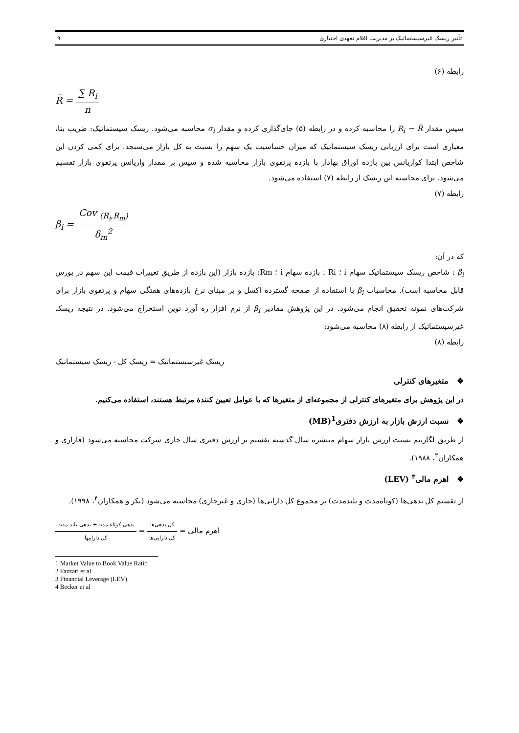تأثیر ریسک غیرسیستماتیک بر مدیریت اقلام تعهدی اختیاری ۹
رابطه (۶)
R̅ = ∑ R<sub>i</sub> n
سپس مقدار R<sub>i</sub> − R̅ را محاسبه کرده و در رابطه (۵) جای‌گذاری کرده و مقدار σ<sub>i</sub> محاسبه می‌شود. ریسک سیستماتیک: ضریب بتا، معیاری است برای ارزیابی ریسک سیستماتیک که میزان حساسیت یک سهم را نسبت به کل بازار می‌سنجد. برای کمی کردن این شاخص ابتدا کواریانس بین بازده اوراق بهادار با بازده پرتفوی بازار محاسبه شده و سپس بر مقدار واریانس پرتفوی بازار تقسیم می‌شود. برای محاسبه این ریسک از رابطه (۷) استفاده می‌شود.
رابطه (۷)
β<sub>i</sub> = Cov <sub>(R<sub>i</sub>,R<sub>m</sub>)</sub> δ<sub>m</sub><sup>2</sup>
که در آن:
β<sub>i</sub> : شاخص ریسک سیستماتیک سهام i ؛ Ri : بازده سهام i ؛ Rm: بازده بازار (این بازده از طریق تغییرات قیمت این سهم در بورس قابل محاسبه است). محاسبات β<sub>i</sub> با استفاده از صفحه گسترده اکسل و بر مبنای نرخ بازده‌های هفتگی سهام و پرتفوی بازار برای شرکت‌های نمونه تحقیق انجام می‌شود. در این پژوهش مقادیر β<sub>i</sub> از نرم افزار ره آورد نوین استخراج می‌شود. در نتیجه ریسک غیرسیستماتیک از رابطه (۸) محاسبه می‌شود:
رابطه (۸)
ریسک غیرسیستماتیک = ریسک کل - ریسک سیستماتیک
❖ متغیرهای کنترلی
در این پژوهش برای متغیرهای کنترلی از مجموعه‌ای از متغیرها که با عوامل تعیین کنندهٔ مرتبط هستند، استفاده می‌کنیم.
❖ نسبت ارزش بازار به ارزش دفتری<sup>1</sup>(MB)
از طریق لگاریتم نسبت ارزش بازار سهام منتشره سال گذشته تقسیم بر ارزش دفتری سال جاری شرکت محاسبه می‌شود (فازاری و همکاران<sup>۲</sup>، ۱۹۸۸).
❖ اهرم مالی<sup>۳</sup> (LEV)
از تقسیم کل بدهی‌ها (کوتاه‌مدت و بلندمدت) بر مجموع کل دارایی‌ها (جاری و غیرجاری) محاسبه می‌شود (بکر و همکاران<sup>۴</sup>، ۱۹۹۸).
اهرم مالی = کل بدهی‌ها کل دارایی‌ها = بدهی کوتاه مدت+ بدهی بلند مدت کل داراییها
1 Market Value to Book Value Ratio
2 Fazzari et al
3 Financial Leverage (LEV)
4 Becker et al